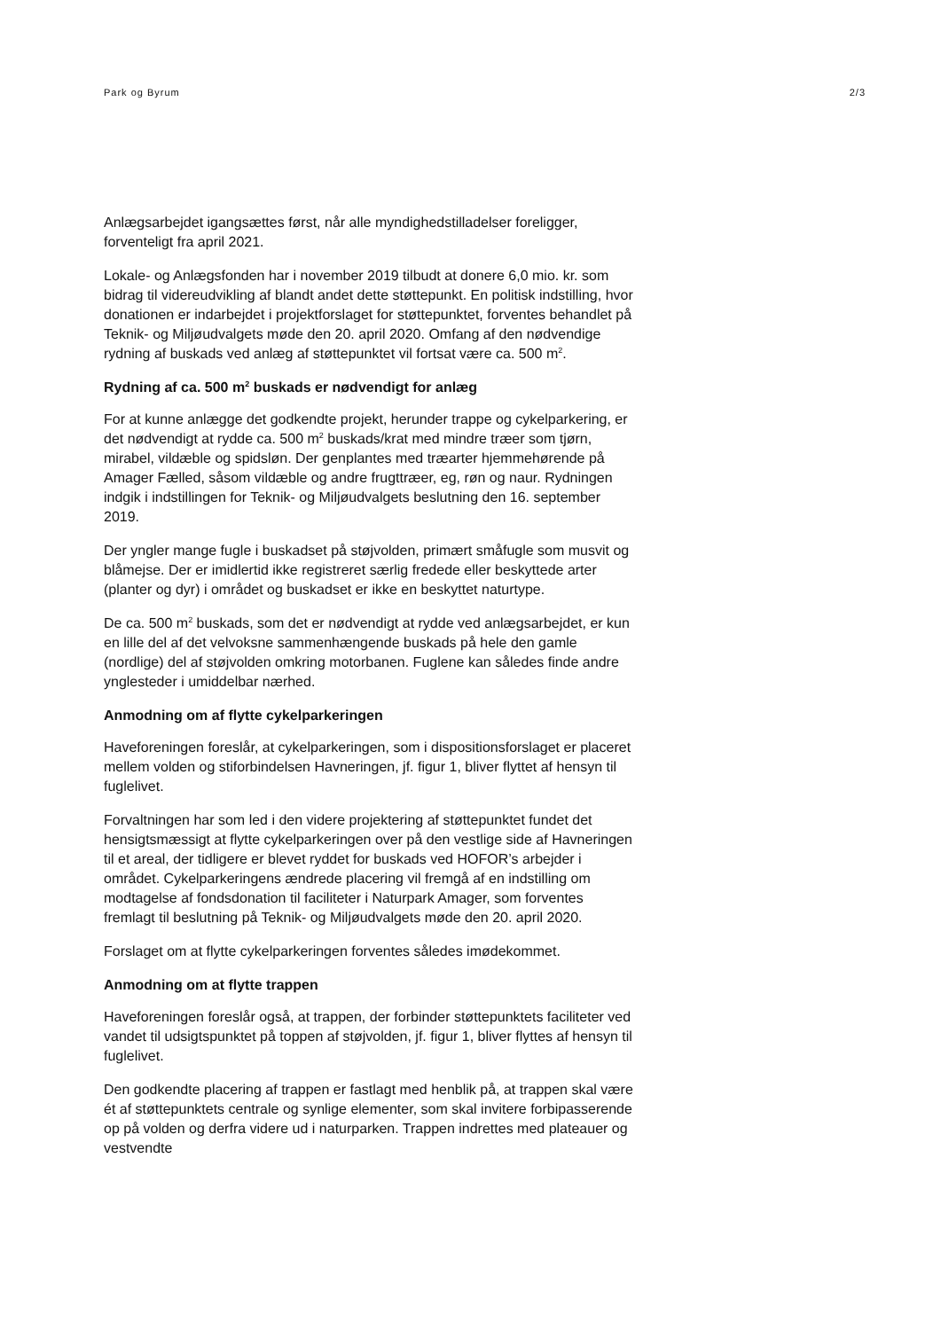Park og Byrum 2/3
Anlægsarbejdet igangsættes først, når alle myndighedstilladelser foreligger, forventeligt fra april 2021.
Lokale- og Anlægsfonden har i november 2019 tilbudt at donere 6,0 mio. kr. som bidrag til videreudvikling af blandt andet dette støttepunkt. En politisk indstilling, hvor donationen er indarbejdet i projektforslaget for støttepunktet, forventes behandlet på Teknik- og Miljøudvalgets møde den 20. april 2020. Omfang af den nødvendige rydning af buskads ved anlæg af støttepunktet vil fortsat være ca. 500 m<sup>2</sup>.
Rydning af ca. 500 m<sup>2</sup> buskads er nødvendigt for anlæg
For at kunne anlægge det godkendte projekt, herunder trappe og cykelparkering, er det nødvendigt at rydde ca. 500 m<sup>2</sup> buskads/krat med mindre træer som tjørn, mirabel, vildæble og spidsløn. Der genplantes med træarter hjemmehørende på Amager Fælled, såsom vildæble og andre frugttræer, eg, røn og naur. Rydningen indgik i indstillingen for Teknik- og Miljøudvalgets beslutning den 16. september 2019.
Der yngler mange fugle i buskadset på støjvolden, primært småfugle som musvit og blåmejse. Der er imidlertid ikke registreret særlig fredede eller beskyttede arter (planter og dyr) i området og buskadset er ikke en beskyttet naturtype.
De ca. 500 m<sup>2</sup> buskads, som det er nødvendigt at rydde ved anlægsarbejdet, er kun en lille del af det velvoksne sammenhængende buskads på hele den gamle (nordlige) del af støjvolden omkring motorbanen. Fuglene kan således finde andre ynglesteder i umiddelbar nærhed.
Anmodning om af flytte cykelparkeringen
Haveforeningen foreslår, at cykelparkeringen, som i dispositionsforslaget er placeret mellem volden og stiforbindelsen Havneringen, jf. figur 1, bliver flyttet af hensyn til fuglelivet.
Forvaltningen har som led i den videre projektering af støttepunktet fundet det hensigtsmæssigt at flytte cykelparkeringen over på den vestlige side af Havneringen til et areal, der tidligere er blevet ryddet for buskads ved HOFOR’s arbejder i området. Cykelparkeringens ændrede placering vil fremgå af en indstilling om modtagelse af fondsdonation til faciliteter i Naturpark Amager, som forventes fremlagt til beslutning på Teknik- og Miljøudvalgets møde den 20. april 2020.
Forslaget om at flytte cykelparkeringen forventes således imødekommet.
Anmodning om at flytte trappen
Haveforeningen foreslår også, at trappen, der forbinder støttepunktets faciliteter ved vandet til udsigtspunktet på toppen af støjvolden, jf. figur 1, bliver flyttes af hensyn til fuglelivet.
Den godkendte placering af trappen er fastlagt med henblik på, at trappen skal være ét af støttepunktets centrale og synlige elementer, som skal invitere forbipasserende op på volden og derfra videre ud i naturparken. Trappen indrettes med plateauer og vestvendte